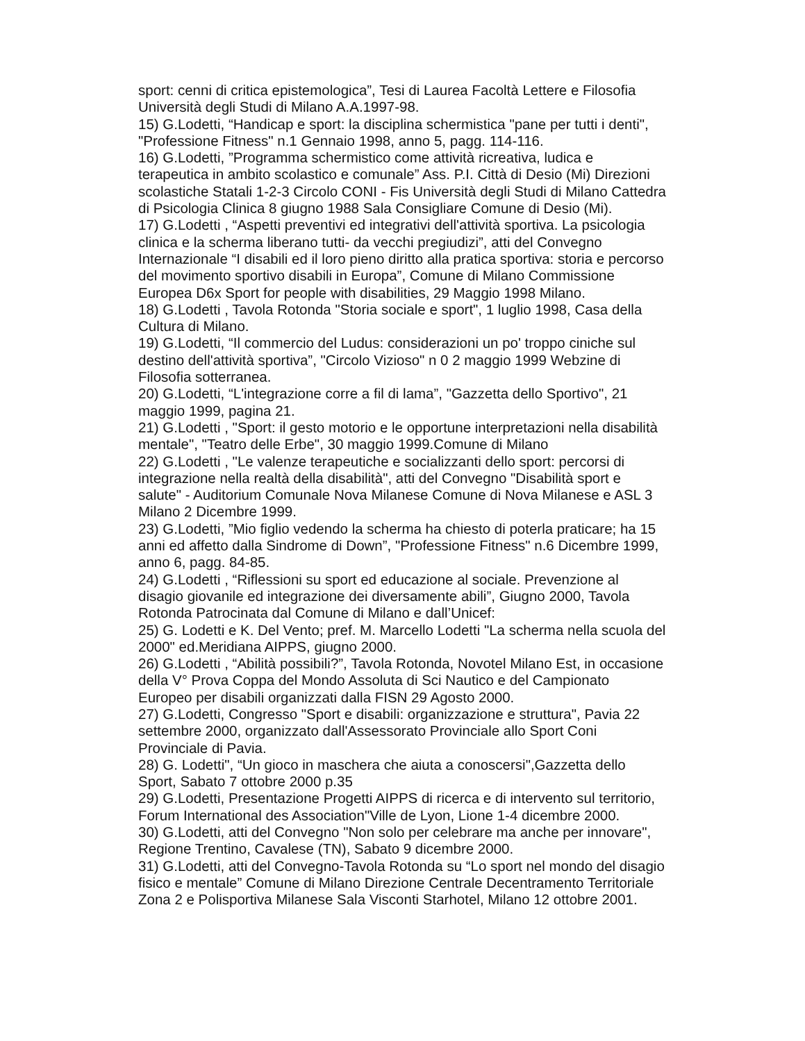sport: cenni di critica epistemologica”, Tesi di Laurea Facoltà Lettere e Filosofia Università degli Studi di Milano A.A.1997-98.
15) G.Lodetti, “Handicap e sport: la disciplina schermistica "pane per tutti i denti", "Professione Fitness" n.1 Gennaio 1998, anno 5, pagg. 114-116.
16) G.Lodetti, ”Programma schermistico come attività ricreativa, ludica e terapeutica in ambito scolastico e comunale” Ass. P.I. Città di Desio (Mi) Direzioni scolastiche Statali 1-2-3 Circolo CONI - Fis Università degli Studi di Milano Cattedra di Psicologia Clinica 8 giugno 1988 Sala Consigliare Comune di Desio (Mi).
17) G.Lodetti , “Aspetti preventivi ed integrativi dell'attività sportiva. La psicologia clinica e la scherma liberano tutti- da vecchi pregiudizi”, atti del Convegno Internazionale “I disabili ed il loro pieno diritto alla pratica sportiva: storia e percorso del movimento sportivo disabili in Europa”, Comune di Milano Commissione Europea D6x Sport for people with disabilities, 29 Maggio 1998 Milano.
18) G.Lodetti , Tavola Rotonda "Storia sociale e sport", 1 luglio 1998, Casa della Cultura di Milano.
19) G.Lodetti, “Il commercio del Ludus: considerazioni un po' troppo ciniche sul destino dell'attività sportiva”, "Circolo Vizioso" n 0 2 maggio 1999 Webzine di Filosofia sotterranea.
20) G.Lodetti, “L'integrazione corre a fil di lama”, "Gazzetta dello Sportivo", 21 maggio 1999, pagina 21.
21) G.Lodetti , "Sport: il gesto motorio e le opportune interpretazioni nella disabilità mentale", "Teatro delle Erbe", 30 maggio 1999.Comune di Milano
22) G.Lodetti , "Le valenze terapeutiche e socializzanti dello sport: percorsi di integrazione nella realtà della disabilità", atti del Convegno "Disabilità sport e salute" - Auditorium Comunale Nova Milanese Comune di Nova Milanese e ASL 3 Milano 2 Dicembre 1999.
23) G.Lodetti, ”Mio figlio vedendo la scherma ha chiesto di poterla praticare; ha 15 anni ed affetto dalla Sindrome di Down”, "Professione Fitness" n.6 Dicembre 1999, anno 6, pagg. 84-85.
24) G.Lodetti , “Riflessioni su sport ed educazione al sociale. Prevenzione al disagio giovanile ed integrazione dei diversamente abili”, Giugno 2000, Tavola Rotonda Patrocinata dal Comune di Milano e dall’Unicef:
25) G. Lodetti e K. Del Vento; pref. M. Marcello Lodetti "La scherma nella scuola del 2000" ed.Meridiana AIPPS, giugno 2000.
26) G.Lodetti , “Abilità possibili?”, Tavola Rotonda, Novotel Milano Est, in occasione della V° Prova Coppa del Mondo Assoluta di Sci Nautico e del Campionato Europeo per disabili organizzati dalla FISN 29 Agosto 2000.
27) G.Lodetti, Congresso "Sport e disabili: organizzazione e struttura", Pavia 22 settembre 2000, organizzato dall'Assessorato Provinciale allo Sport Coni Provinciale di Pavia.
28) G. Lodetti", “Un gioco in maschera che aiuta a conoscersi",Gazzetta dello Sport, Sabato 7 ottobre 2000 p.35
29) G.Lodetti, Presentazione Progetti AIPPS di ricerca e di intervento sul territorio, Forum International des Association"Ville de Lyon, Lione 1-4 dicembre 2000.
30) G.Lodetti, atti del Convegno "Non solo per celebrare ma anche per innovare", Regione Trentino, Cavalese (TN), Sabato 9 dicembre 2000.
31) G.Lodetti, atti del Convegno-Tavola Rotonda su “Lo sport nel mondo del disagio fisico e mentale” Comune di Milano Direzione Centrale Decentramento Territoriale Zona 2 e Polisportiva Milanese Sala Visconti Starhotel, Milano 12 ottobre 2001.